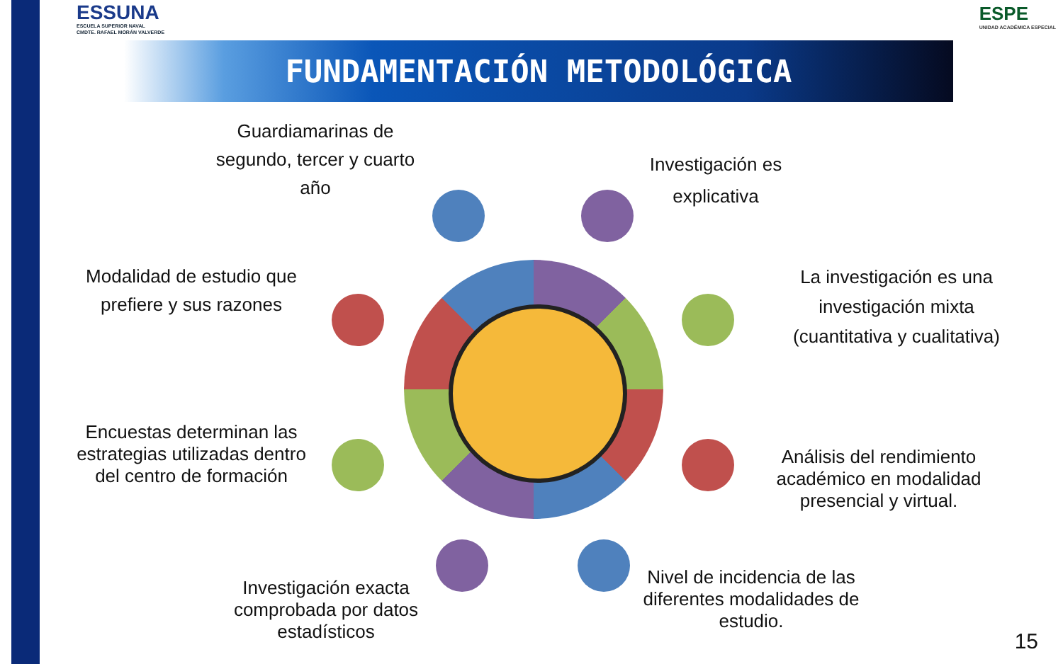ESSUNA
ESCUELA SUPERIOR NAVAL
CMDTE. RAFAEL MORÁN VALVERDE
ESPE
UNIDAD ACADÉMICA ESPECIAL
FUNDAMENTACIÓN METODOLÓGICA
Guardiamarinas de segundo, tercer y cuarto año
Investigación es explicativa
Modalidad de estudio que prefiere y sus razones
La investigación es una investigación mixta (cuantitativa y cualitativa)
Encuestas determinan las estrategias utilizadas dentro del centro de formación
Análisis del rendimiento académico en modalidad presencial y virtual.
Investigación exacta comprobada por datos estadísticos
Nivel de incidencia de las diferentes modalidades de estudio.
15